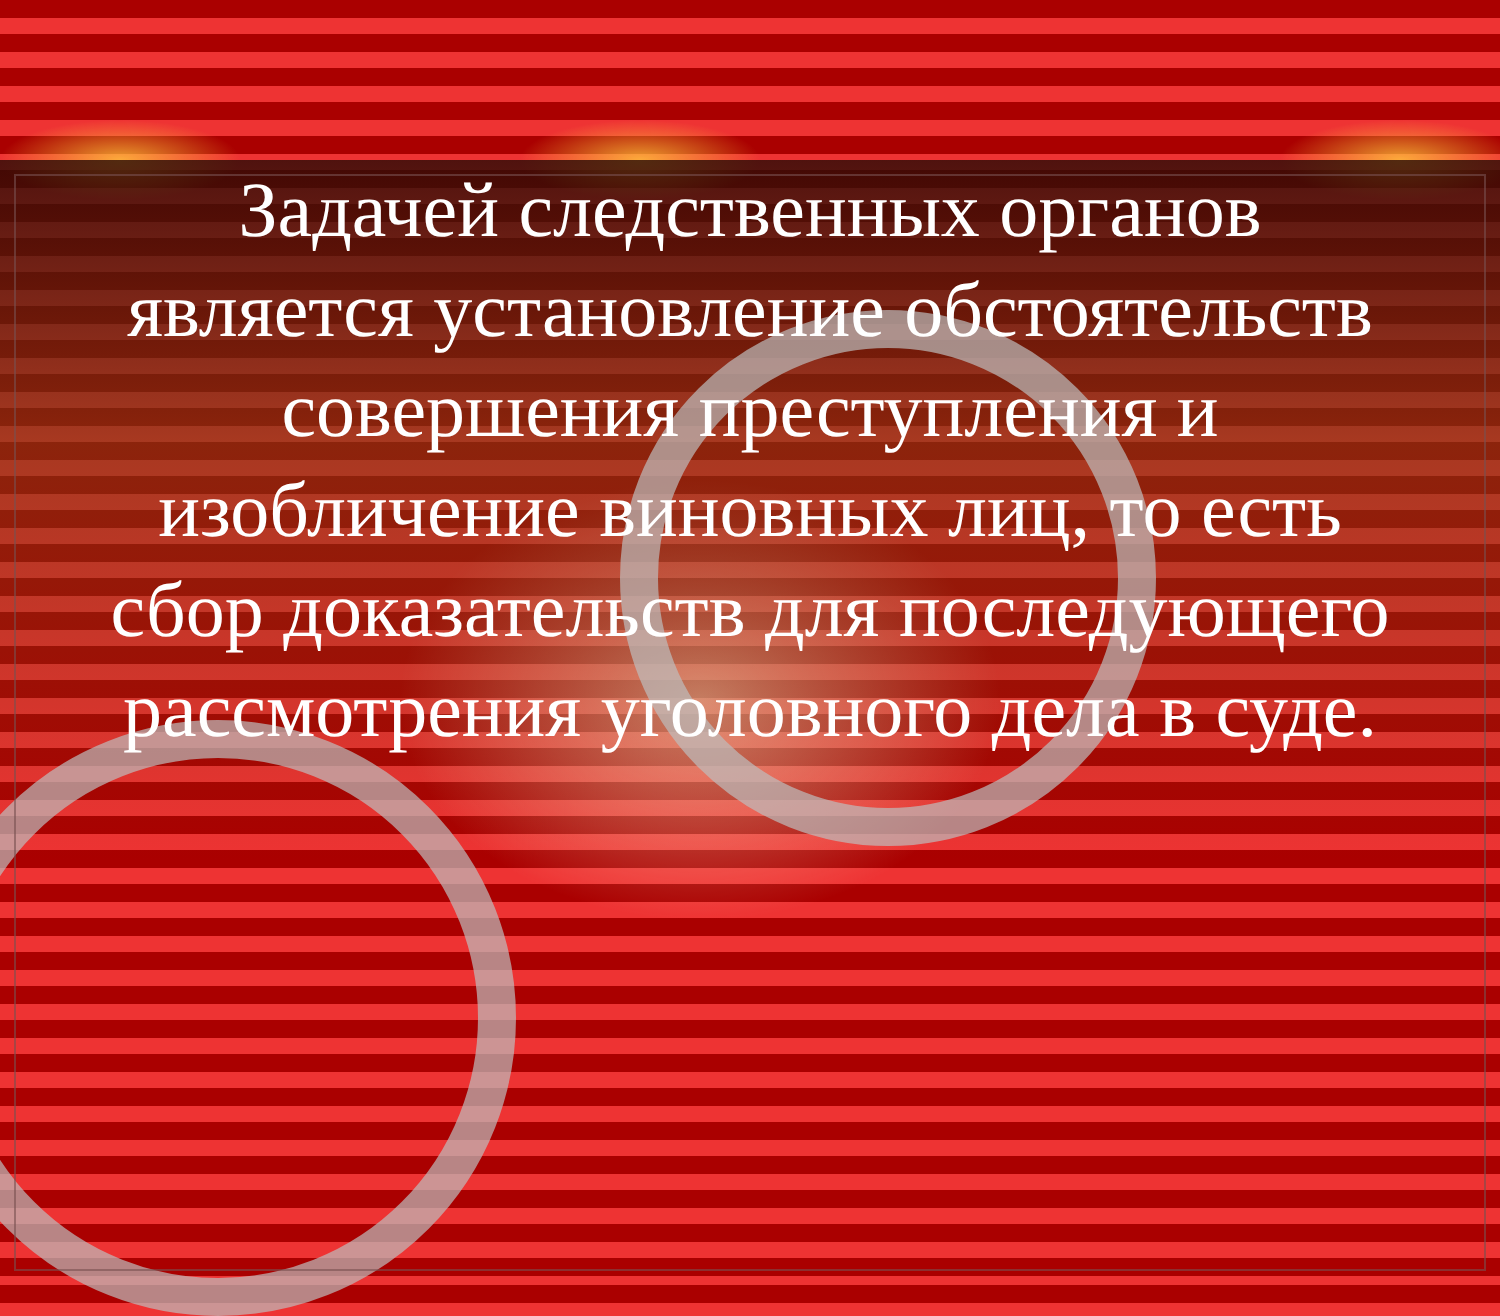Задачей следственных органов является установление обстоятельств совершения преступления и изобличение виновных лиц, то есть сбор доказательств для последующего рассмотрения уголовного дела в суде.